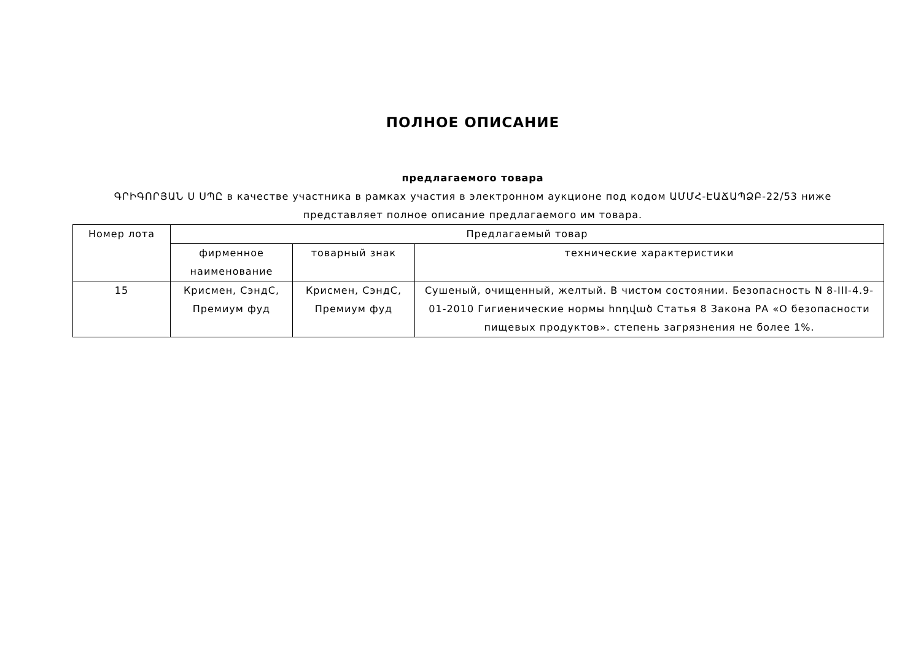ПОЛНОЕ ОПИСАНИЕ
предлагаемого товара
ԳՐԻԳՈՐՅԱՆ Ս ՍՊԸ в качестве участника в рамках участия в электронном аукционе под кодом ԱՄՄՀ-ԷԱՃԱՊՁԲ-22/53 ниже представляет полное описание предлагаемого им товара.
| Номер лота | Предлагаемый товар | | |
| --- | --- | --- | --- |
| | фирменное наименование | товарный знак | технические характеристики |
| 15 | Крисмен, СэндС, Премиум фуд | Крисмен, СэндС, Премиум фуд | Сушеный, очищенный, желтый. В чистом состоянии. Безопасность N 8-III-4.9-01-2010 Гигиенические нормы հոդված Статья 8 Закона РА «О безопасности пищевых продуктов». степень загрязнения не более 1%. |